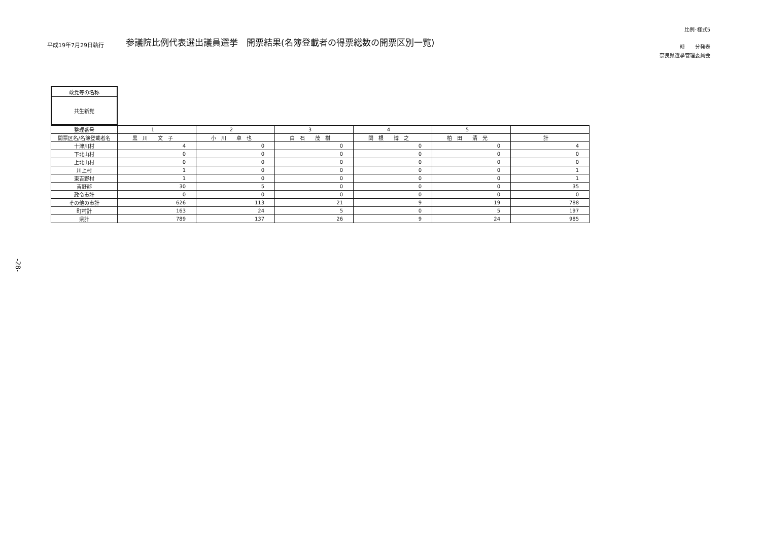平成19年7月29日執行
参議院比例代表選出議員選挙　開票結果(名簿登載者の得票総数の開票区別一覧)
比例･様式5
時　　分発表
奈良県選挙管理委員会
| 政党等の名称 |
| 共生新党 |
| 整理番号 | 1 | 2 | 3 | 4 | 5 | |
| --- | --- | --- | --- | --- | --- | --- |
| 開票区名/名簿登載者名 | 黒 川 文 子 | 小 川 卓 也 | 白 石 茂 樹 | 関 根 博 之 | 柏 田 清 光 | 計 |
| 十津川村 | 4 | 0 | 0 | 0 | 0 | 4 |
| 下北山村 | 0 | 0 | 0 | 0 | 0 | 0 |
| 上北山村 | 0 | 0 | 0 | 0 | 0 | 0 |
| 川上村 | 1 | 0 | 0 | 0 | 0 | 1 |
| 東吉野村 | 1 | 0 | 0 | 0 | 0 | 1 |
| 吉野郡 | 30 | 5 | 0 | 0 | 0 | 35 |
| 政令市計 | 0 | 0 | 0 | 0 | 0 | 0 |
| その他の市計 | 626 | 113 | 21 | 9 | 19 | 788 |
| 町村計 | 163 | 24 | 5 | 0 | 5 | 197 |
| 県計 | 789 | 137 | 26 | 9 | 24 | 985 |
-28-